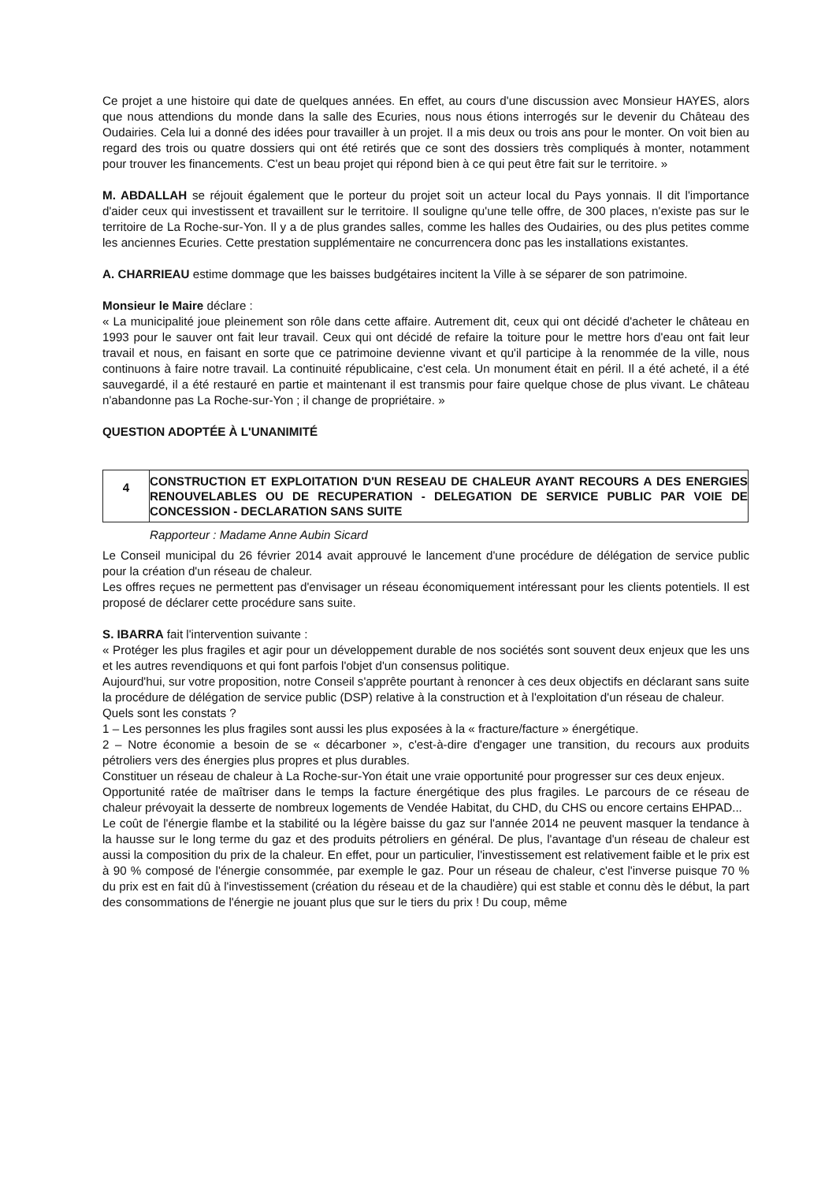Ce projet a une histoire qui date de quelques années. En effet, au cours d'une discussion avec Monsieur HAYES, alors que nous attendions du monde dans la salle des Ecuries, nous nous étions interrogés sur le devenir du Château des Oudairies. Cela lui a donné des idées pour travailler à un projet. Il a mis deux ou trois ans pour le monter. On voit bien au regard des trois ou quatre dossiers qui ont été retirés que ce sont des dossiers très compliqués à monter, notamment pour trouver les financements. C'est un beau projet qui répond bien à ce qui peut être fait sur le territoire. »
M. ABDALLAH se réjouit également que le porteur du projet soit un acteur local du Pays yonnais. Il dit l'importance d'aider ceux qui investissent et travaillent sur le territoire. Il souligne qu'une telle offre, de 300 places, n'existe pas sur le territoire de La Roche-sur-Yon. Il y a de plus grandes salles, comme les halles des Oudairies, ou des plus petites comme les anciennes Ecuries. Cette prestation supplémentaire ne concurrencera donc pas les installations existantes.
A. CHARRIEAU estime dommage que les baisses budgétaires incitent la Ville à se séparer de son patrimoine.
Monsieur le Maire déclare :
« La municipalité joue pleinement son rôle dans cette affaire. Autrement dit, ceux qui ont décidé d'acheter le château en 1993 pour le sauver ont fait leur travail. Ceux qui ont décidé de refaire la toiture pour le mettre hors d'eau ont fait leur travail et nous, en faisant en sorte que ce patrimoine devienne vivant et qu'il participe à la renommée de la ville, nous continuons à faire notre travail. La continuité républicaine, c'est cela. Un monument était en péril. Il a été acheté, il a été sauvegardé, il a été restauré en partie et maintenant il est transmis pour faire quelque chose de plus vivant. Le château n'abandonne pas La Roche-sur-Yon ; il change de propriétaire. »
QUESTION ADOPTÉE À L'UNANIMITÉ
| 4 | CONSTRUCTION ET EXPLOITATION D'UN RESEAU DE CHALEUR AYANT RECOURS A DES ENERGIES RENOUVELABLES OU DE RECUPERATION - DELEGATION DE SERVICE PUBLIC PAR VOIE DE CONCESSION - DECLARATION SANS SUITE |
Rapporteur : Madame Anne Aubin Sicard
Le Conseil municipal du 26 février 2014 avait approuvé le lancement d'une procédure de délégation de service public pour la création d'un réseau de chaleur.
Les offres reçues ne permettent pas d'envisager un réseau économiquement intéressant pour les clients potentiels. Il est proposé de déclarer cette procédure sans suite.
S. IBARRA fait l'intervention suivante :
« Protéger les plus fragiles et agir pour un développement durable de nos sociétés sont souvent deux enjeux que les uns et les autres revendiquons et qui font parfois l'objet d'un consensus politique.
Aujourd'hui, sur votre proposition, notre Conseil s'apprête pourtant à renoncer à ces deux objectifs en déclarant sans suite la procédure de délégation de service public (DSP) relative à la construction et à l'exploitation d'un réseau de chaleur.
Quels sont les constats ?
1 – Les personnes les plus fragiles sont aussi les plus exposées à la « fracture/facture » énergétique.
2 – Notre économie a besoin de se « décarboner », c'est-à-dire d'engager une transition, du recours aux produits pétroliers vers des énergies plus propres et plus durables.
Constituer un réseau de chaleur à La Roche-sur-Yon était une vraie opportunité pour progresser sur ces deux enjeux.
Opportunité ratée de maîtriser dans le temps la facture énergétique des plus fragiles. Le parcours de ce réseau de chaleur prévoyait la desserte de nombreux logements de Vendée Habitat, du CHD, du CHS ou encore certains EHPAD...
Le coût de l'énergie flambe et la stabilité ou la légère baisse du gaz sur l'année 2014 ne peuvent masquer la tendance à la hausse sur le long terme du gaz et des produits pétroliers en général. De plus, l'avantage d'un réseau de chaleur est aussi la composition du prix de la chaleur. En effet, pour un particulier, l'investissement est relativement faible et le prix est à 90 % composé de l'énergie consommée, par exemple le gaz. Pour un réseau de chaleur, c'est l'inverse puisque 70 % du prix est en fait dû à l'investissement (création du réseau et de la chaudière) qui est stable et connu dès le début, la part des consommations de l'énergie ne jouant plus que sur le tiers du prix ! Du coup, même